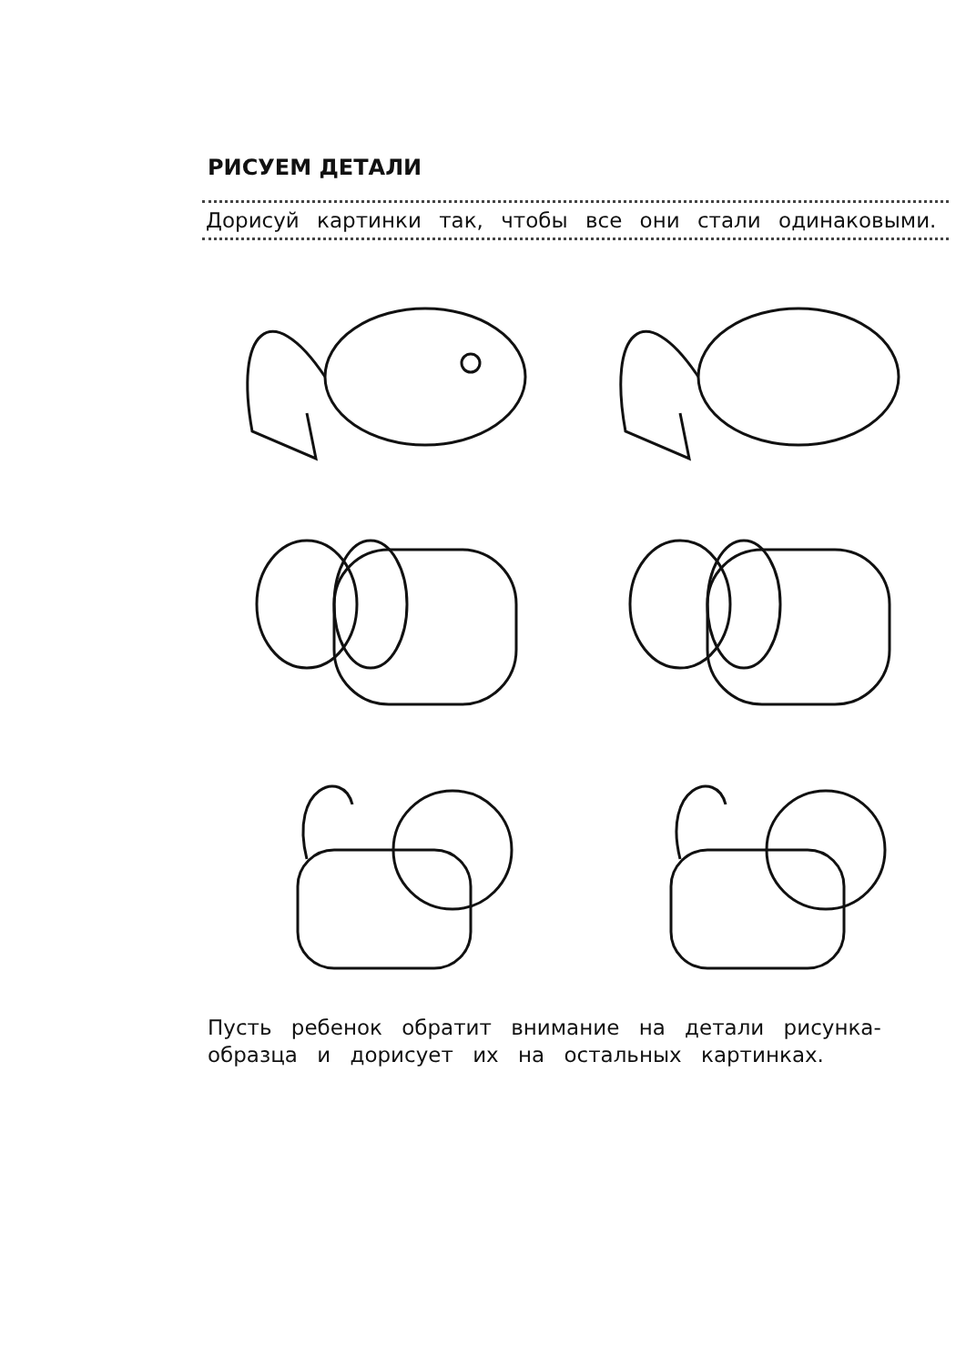РИСУЕМ ДЕТАЛИ
Дорисуй картинки так, чтобы все они стали одинаковыми.
Пусть ребенок обратит внимание на детали рисунка-образца и дорисует их на остальных картинках.